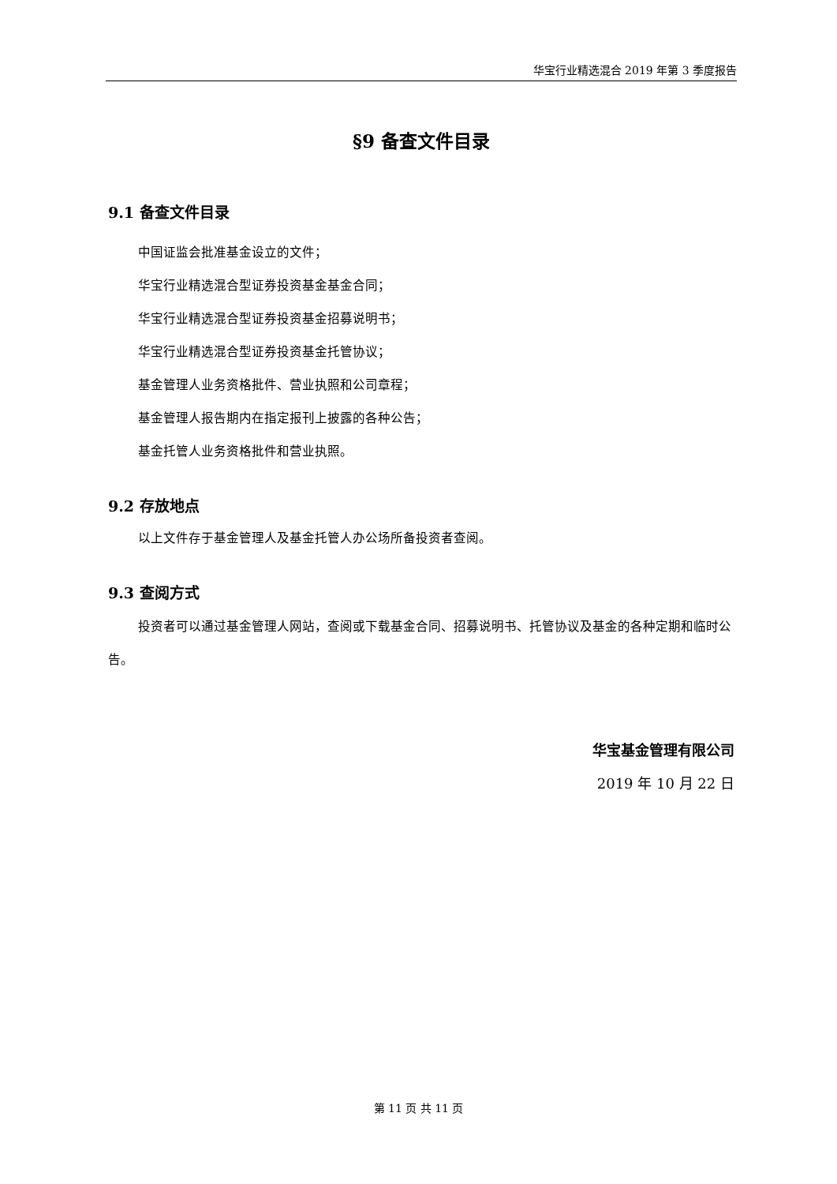华宝行业精选混合 2019 年第 3 季度报告
§9 备查文件目录
9.1 备查文件目录
中国证监会批准基金设立的文件；
华宝行业精选混合型证券投资基金基金合同；
华宝行业精选混合型证券投资基金招募说明书；
华宝行业精选混合型证券投资基金托管协议；
基金管理人业务资格批件、营业执照和公司章程；
基金管理人报告期内在指定报刊上披露的各种公告；
基金托管人业务资格批件和营业执照。
9.2 存放地点
以上文件存于基金管理人及基金托管人办公场所备投资者查阅。
9.3 查阅方式
投资者可以通过基金管理人网站，查阅或下载基金合同、招募说明书、托管协议及基金的各种定期和临时公告。
华宝基金管理有限公司
2019 年 10 月 22 日
第 11 页 共 11 页